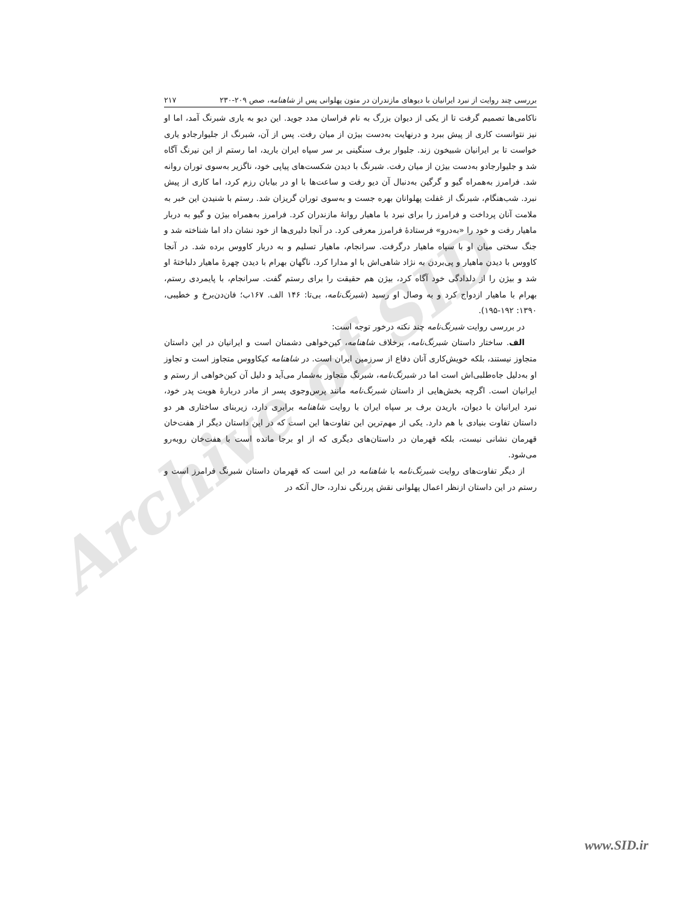Archive of SID
بررسی چند روایت از نبرد ایرانیان با دیوهای مازندران در متون پهلوانی پس از شاهنامه، صص ۲۰۹-۲۳۰ ۲۱۷
ناکامی‌ها تصمیم گرفت تا از یکی از دیوان بزرگ به نام فراسان مدد جوید. این دیو به یاری شبرنگ آمد، اما او نیز نتوانست کاری از پیش ببرد و درنهایت به‌دست بیژن از میان رفت. پس از آن، شبرنگ از جلیوارجادو یاری خواست تا بر ایرانیان شبیخون زند. جلیوار برف سنگینی بر سر سپاه ایران بارید، اما رستم از این نیرنگ آگاه شد و جلیوارجادو به‌دست بیژن از میان رفت. شبرنگ با دیدن شکست‌های پیاپی خود، ناگزیر به‌سوی توران روانه شد. فرامرز به‌همراه گیو و گرگین به‌دنبال آن دیو رفت و ساعت‌ها با او در بیابان رزم کرد، اما کاری از پیش نبرد. شب‌هنگام، شبرنگ از غفلت پهلوانان بهره جست و به‌سوی توران گریزان شد. رستم با شنیدن این خبر به ملامت آنان پرداخت و فرامرز را برای نبرد با ماهیار روانهٔ مازندران کرد. فرامرز به‌همراه بیژن و گیو به دربار ماهیار رفت و خود را «به‌درو» فرستادهٔ فرامرز معرفی کرد. در آنجا دلیری‌ها از خود نشان داد اما شناخته شد و جنگ سختی میان او با سپاه ماهیار درگرفت. سرانجام، ماهیار تسلیم و به دربار کاووس برده شد. در آنجا کاووس با دیدن ماهیار و پی‌بردن به نژاد شاهی‌اش با او مدارا کرد. ناگهان بهرام با دیدن چهرهٔ ماهیار دلباختهٔ او شد و بیژن را از دلدادگی خود آگاه کرد، بیژن هم حقیقت را برای رستم گفت. سرانجام، با پایمردی رستم، بهرام با ماهیار ازدواج کرد و به وصال او رسید (شبرنگ‌نامه، بی‌تا: ۱۴۶ الف. ۱۶۷ب؛ فان‌دن‌برخ و خطیبی، ۱۳۹۰: ۱۹۲-۱۹۵).
در بررسی روایت شبرنگ‌نامه چند نکته درخور توجه است:
الف. ساختار داستان شبرنگ‌نامه، برخلاف شاهنامه، کین‌خواهی دشمنان است و ایرانیان در این داستان متجاوز نیستند، بلکه خویش‌کاری آنان دفاع از سرزمین ایران است. در شاهنامه کیکاووس متجاوز است و تجاوز او به‌دلیل جاه‌طلبی‌اش است اما در شبرنگ‌نامه، شبرنگ متجاوز به‌شمار می‌آید و دلیل آن کین‌خواهی از رستم و ایرانیان است. اگرچه بخش‌هایی از داستان شبرنگ‌نامه مانند پرس‌وجوی پسر از مادر دربارهٔ هویت پدر خود، نبرد ایرانیان با دیوان، باریدن برف بر سپاه ایران با روایت شاهنامه برابری دارد، زیربنای ساختاری هر دو داستان تفاوت بنیادی با هم دارد. یکی از مهم‌ترین این تفاوت‌ها این است که در این داستان دیگر از هفت‌خان قهرمان نشانی نیست، بلکه قهرمان در داستان‌های دیگری که از او برجا مانده است با هفت‌خان روبه‌رو می‌شود.
از دیگر تفاوت‌های روایت شبرنگ‌نامه با شاهنامه در این است که قهرمان داستان شبرنگ فرامرز است و رستم در این داستان ازنظر اعمال پهلوانی نقش پررنگی ندارد، حال آنکه در
www.SID.ir